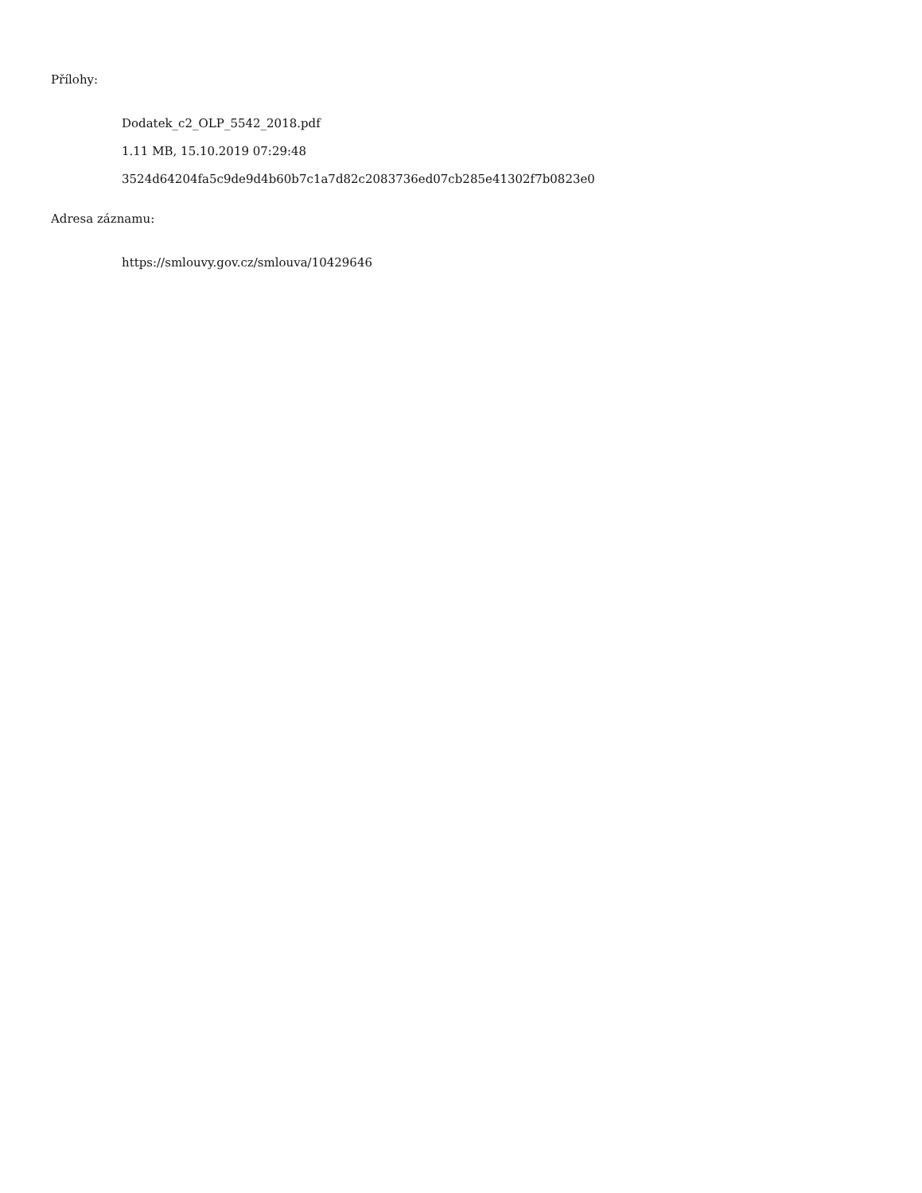Přílohy:
Dodatek_c2_OLP_5542_2018.pdf
1.11 MB, 15.10.2019 07:29:48
3524d64204fa5c9de9d4b60b7c1a7d82c2083736ed07cb285e41302f7b0823e0
Adresa záznamu:
https://smlouvy.gov.cz/smlouva/10429646